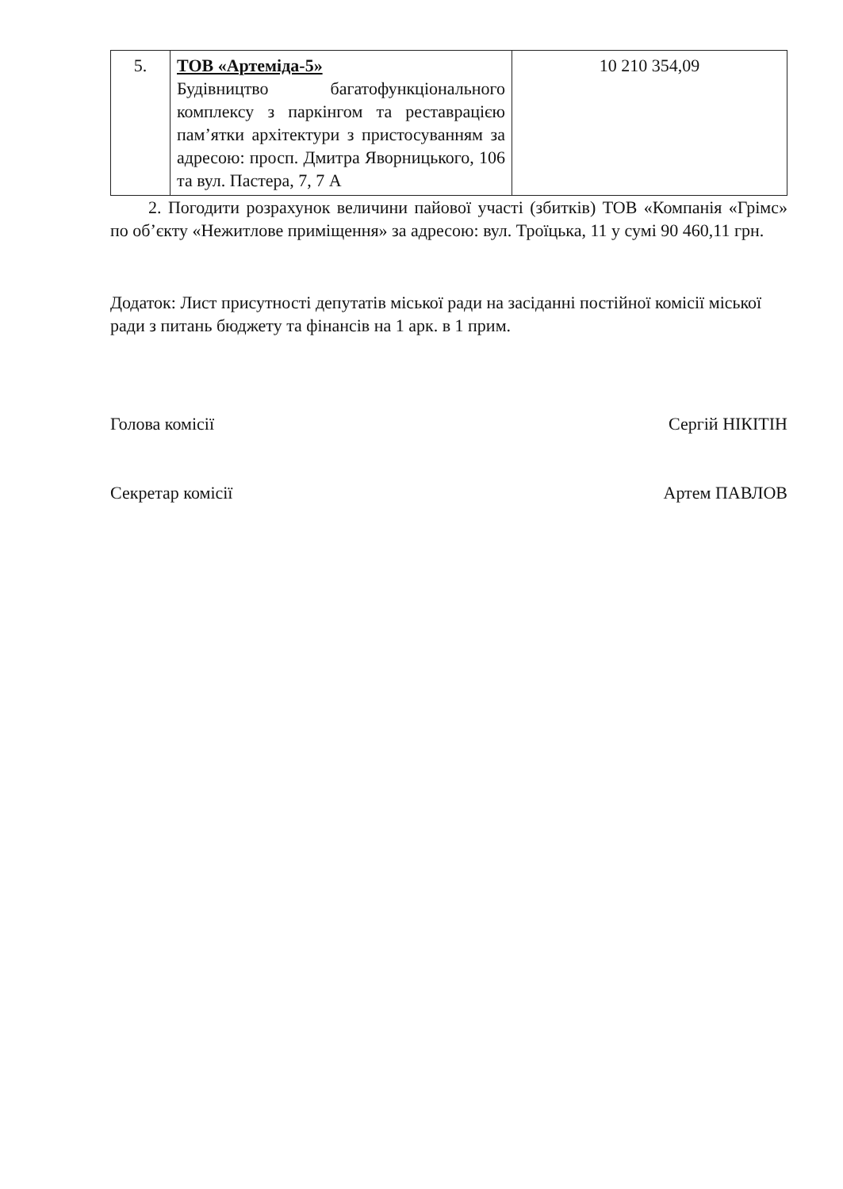| 5. | ТОВ «Артеміда-5» Будівництво багатофункціонального комплексу з паркінгом та реставрацією пам’ятки архітектури з пристосуванням за адресою: просп. Дмитра Яворницького, 106 та вул. Пастера, 7, 7 А | 10 210 354,09 |
2. Погодити розрахунок величини пайової участі (збитків) ТОВ «Компанія «Грімс» по об’єкту «Нежитлове приміщення» за адресою: вул. Троїцька, 11 у сумі 90 460,11 грн.
Додаток: Лист присутності депутатів міської ради на засіданні постійної комісії міської ради з питань бюджету та фінансів на 1 арк. в 1 прим.
Голова комісії Сергій НІКІТІН
Секретар комісії Артем ПАВЛОВ